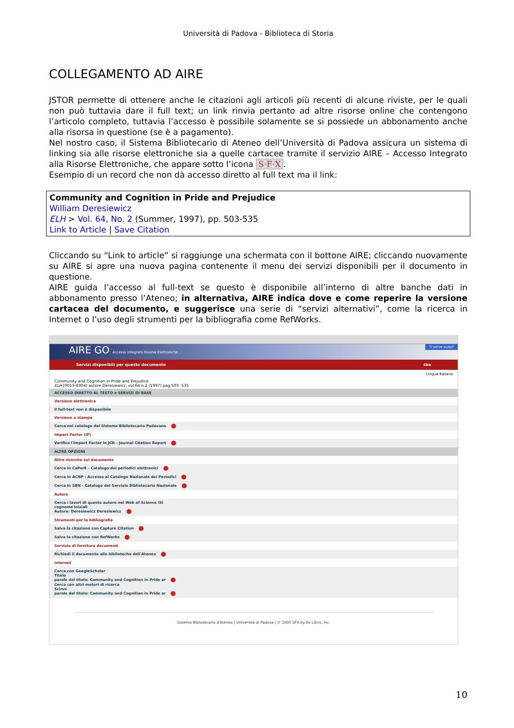Università di Padova - Biblioteca di Storia
COLLEGAMENTO AD AIRE
JSTOR permette di ottenere anche le citazioni agli articoli più recenti di alcune riviste, per le quali non può tuttavia dare il full text; un link rinvia pertanto ad altre risorse online che contengono l’articolo completo, tuttavia l’accesso è possibile solamente se si possiede un abbonamento anche alla risorsa in questione (se è a pagamento).
Nel nostro caso, il Sistema Bibliotecario di Ateneo dell’Università di Padova assicura un sistema di linking sia alle risorse elettroniche sia a quelle cartacee tramite il servizio AIRE – Accesso Integrato alla Risorse Elettroniche, che appare sotto l’icona S·F·X.
Esempio di un record che non dà accesso diretto al full text ma il link:
Community and Cognition in Pride and Prejudice
William Deresiewicz
ELH > Vol. 64, No. 2 (Summer, 1997), pp. 503-535
Link to Article | Save Citation
Cliccando su “Link to article” si raggiunge una schermata con il bottone AIRE; cliccando nuovamente su AIRE si apre una nuova pagina contenente il menu dei servizi disponibili per il documento in questione.
AIRE guida l’accesso al full-text se questo è disponibile all’interno di altre banche dati in abbonamento presso l’Ateneo; in alternativa, AIRE indica dove e come reperire la versione cartacea del documento, e suggerisce una serie di “servizi alternativi”, come la ricerca in Internet o l’uso degli strumenti per la bibliografia come RefWorks.
AIRE GO Accesso Integrato Risorse Elettroniche Ti serve aiuto?
Servizi disponibili per questo documento sba
Lingua Italiano
Community and Cognition in Pride and Prejudice
ELH [0013-8304] autore:Deresiewicz, vol.64 n.2 (1997) pag:503 -535
ACCESSO DIRETTO AL TESTO e SERVIZI DI BASE
Versione elettronica
Il full-text non è disponibile
Versione a stampa
Cerca nel catalogo del Sistema Bibliotecario Padovano
Impact Factor (IF)
Verifica l'Impact Factor in JCR - Journal Citation Report
ALTRE OPZIONI
Altre ricerche sul documento
Cerca in CaPerE - Catalogo dei periodici elettronici
Cerca in ACNP - Accesso al Catalogo Nazionale dei Periodici
Cerca in SBN - Catalogo del Servizio Bibliotecario Nazionale
Autore
Cerca i lavori di questo autore nel Web of Science ISI
cognome iniziali
Autore: Deresiewicz Deresiewicz
Strumenti per la bibliografia
Salva la citazione con Capture Citation
Salva la citazione con RefWorks
Servizio di fornitura documenti
Richiedi il documento alle biblioteche dell'Ateneo
Internet
Cerca con GoogleScholar
Titolo
parole del titolo: Community and Cognition in Pride ar
Cerca con altri motori di ricerca
Scirus
parole del titolo: Community and Cognition in Pride ar
Sistema Bibliotecario d'Ateneo | Università di Padova | © 2005 SFX by Ex Libris, Inc.
10